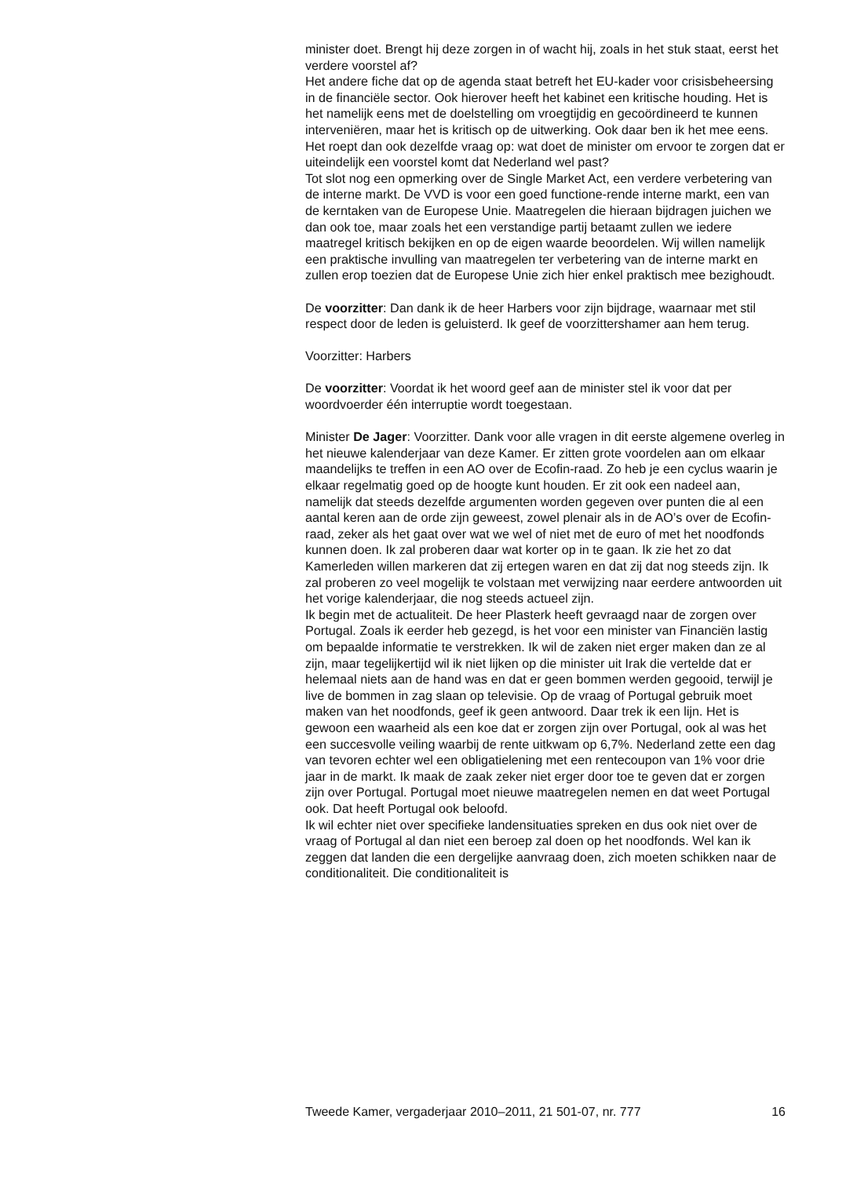minister doet. Brengt hij deze zorgen in of wacht hij, zoals in het stuk staat, eerst het verdere voorstel af?
Het andere fiche dat op de agenda staat betreft het EU-kader voor crisisbeheersing in de financiële sector. Ook hierover heeft het kabinet een kritische houding. Het is het namelijk eens met de doelstelling om vroegtijdig en gecoördineerd te kunnen interveniëren, maar het is kritisch op de uitwerking. Ook daar ben ik het mee eens. Het roept dan ook dezelfde vraag op: wat doet de minister om ervoor te zorgen dat er uiteindelijk een voorstel komt dat Nederland wel past?
Tot slot nog een opmerking over de Single Market Act, een verdere verbetering van de interne markt. De VVD is voor een goed functione-rende interne markt, een van de kerntaken van de Europese Unie. Maatregelen die hieraan bijdragen juichen we dan ook toe, maar zoals het een verstandige partij betaamt zullen we iedere maatregel kritisch bekijken en op de eigen waarde beoordelen. Wij willen namelijk een praktische invulling van maatregelen ter verbetering van de interne markt en zullen erop toezien dat de Europese Unie zich hier enkel praktisch mee bezighoudt.
De voorzitter: Dan dank ik de heer Harbers voor zijn bijdrage, waarnaar met stil respect door de leden is geluisterd. Ik geef de voorzittershamer aan hem terug.
Voorzitter: Harbers
De voorzitter: Voordat ik het woord geef aan de minister stel ik voor dat per woordvoerder één interruptie wordt toegestaan.
Minister De Jager: Voorzitter. Dank voor alle vragen in dit eerste algemene overleg in het nieuwe kalenderjaar van deze Kamer. Er zitten grote voordelen aan om elkaar maandelijks te treffen in een AO over de Ecofin-raad. Zo heb je een cyclus waarin je elkaar regelmatig goed op de hoogte kunt houden. Er zit ook een nadeel aan, namelijk dat steeds dezelfde argumenten worden gegeven over punten die al een aantal keren aan de orde zijn geweest, zowel plenair als in de AO’s over de Ecofin-raad, zeker als het gaat over wat we wel of niet met de euro of met het noodfonds kunnen doen. Ik zal proberen daar wat korter op in te gaan. Ik zie het zo dat Kamerleden willen markeren dat zij ertegen waren en dat zij dat nog steeds zijn. Ik zal proberen zo veel mogelijk te volstaan met verwijzing naar eerdere antwoorden uit het vorige kalenderjaar, die nog steeds actueel zijn.
Ik begin met de actualiteit. De heer Plasterk heeft gevraagd naar de zorgen over Portugal. Zoals ik eerder heb gezegd, is het voor een minister van Financiën lastig om bepaalde informatie te verstrekken. Ik wil de zaken niet erger maken dan ze al zijn, maar tegelijkertijd wil ik niet lijken op die minister uit Irak die vertelde dat er helemaal niets aan de hand was en dat er geen bommen werden gegooid, terwijl je live de bommen in zag slaan op televisie. Op de vraag of Portugal gebruik moet maken van het noodfonds, geef ik geen antwoord. Daar trek ik een lijn. Het is gewoon een waarheid als een koe dat er zorgen zijn over Portugal, ook al was het een succesvolle veiling waarbij de rente uitkwam op 6,7%. Nederland zette een dag van tevoren echter wel een obligatielening met een rentecoupon van 1% voor drie jaar in de markt. Ik maak de zaak zeker niet erger door toe te geven dat er zorgen zijn over Portugal. Portugal moet nieuwe maatregelen nemen en dat weet Portugal ook. Dat heeft Portugal ook beloofd.
Ik wil echter niet over specifieke landensituaties spreken en dus ook niet over de vraag of Portugal al dan niet een beroep zal doen op het noodfonds. Wel kan ik zeggen dat landen die een dergelijke aanvraag doen, zich moeten schikken naar de conditionaliteit. Die conditionaliteit is
Tweede Kamer, vergaderjaar 2010–2011, 21 501-07, nr. 777 16